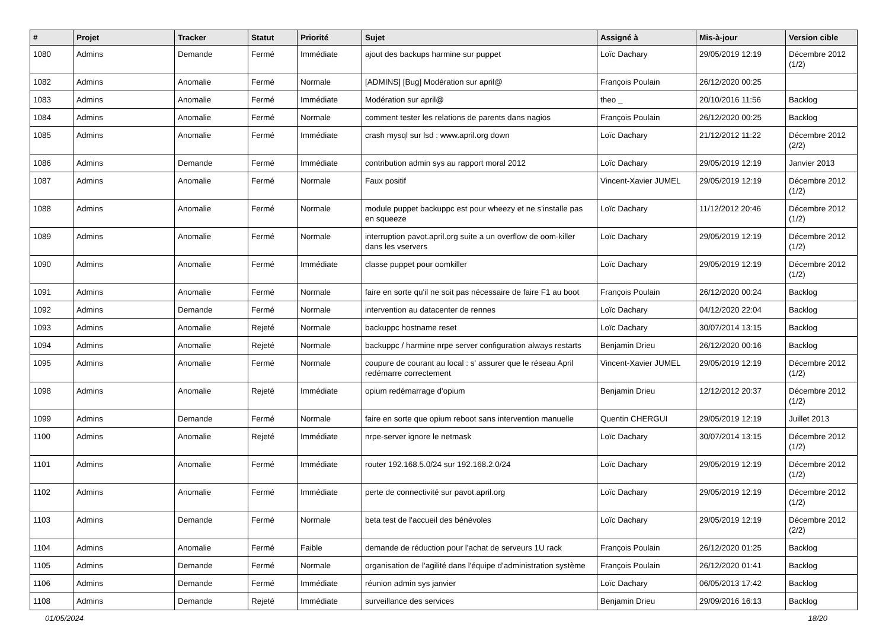| # | Projet | Tracker | Statut | Priorité | Sujet | Assigné à | Mis-à-jour | Version cible |
| --- | --- | --- | --- | --- | --- | --- | --- | --- |
| 1080 | Admins | Demande | Fermé | Immédiate | ajout des backups harmine sur puppet | Loïc Dachary | 29/05/2019 12:19 | Décembre 2012 (1/2) |
| 1082 | Admins | Anomalie | Fermé | Normale | [ADMINS] [Bug] Modération sur april@ | François Poulain | 26/12/2020 00:25 | |
| 1083 | Admins | Anomalie | Fermé | Immédiate | Modération sur april@ | theo _ | 20/10/2016 11:56 | Backlog |
| 1084 | Admins | Anomalie | Fermé | Normale | comment tester les relations de parents dans nagios | François Poulain | 26/12/2020 00:25 | Backlog |
| 1085 | Admins | Anomalie | Fermé | Immédiate | crash mysql sur lsd : www.april.org down | Loïc Dachary | 21/12/2012 11:22 | Décembre 2012 (2/2) |
| 1086 | Admins | Demande | Fermé | Immédiate | contribution admin sys au rapport moral 2012 | Loïc Dachary | 29/05/2019 12:19 | Janvier 2013 |
| 1087 | Admins | Anomalie | Fermé | Normale | Faux positif | Vincent-Xavier JUMEL | 29/05/2019 12:19 | Décembre 2012 (1/2) |
| 1088 | Admins | Anomalie | Fermé | Normale | module puppet backuppc est pour wheezy et ne s'installe pas en squeeze | Loïc Dachary | 11/12/2012 20:46 | Décembre 2012 (1/2) |
| 1089 | Admins | Anomalie | Fermé | Normale | interruption pavot.april.org suite a un overflow de oom-killer dans les vservers | Loïc Dachary | 29/05/2019 12:19 | Décembre 2012 (1/2) |
| 1090 | Admins | Anomalie | Fermé | Immédiate | classe puppet pour oomkiller | Loïc Dachary | 29/05/2019 12:19 | Décembre 2012 (1/2) |
| 1091 | Admins | Anomalie | Fermé | Normale | faire en sorte qu'il ne soit pas nécessaire de faire F1 au boot | François Poulain | 26/12/2020 00:24 | Backlog |
| 1092 | Admins | Demande | Fermé | Normale | intervention au datacenter de rennes | Loïc Dachary | 04/12/2020 22:04 | Backlog |
| 1093 | Admins | Anomalie | Rejeté | Normale | backuppc hostname reset | Loïc Dachary | 30/07/2014 13:15 | Backlog |
| 1094 | Admins | Anomalie | Rejeté | Normale | backuppc / harmine nrpe server configuration always restarts | Benjamin Drieu | 26/12/2020 00:16 | Backlog |
| 1095 | Admins | Anomalie | Fermé | Normale | coupure de courant au local : s' assurer que le réseau April redémarre correctement | Vincent-Xavier JUMEL | 29/05/2019 12:19 | Décembre 2012 (1/2) |
| 1098 | Admins | Anomalie | Rejeté | Immédiate | opium redémarrage d'opium | Benjamin Drieu | 12/12/2012 20:37 | Décembre 2012 (1/2) |
| 1099 | Admins | Demande | Fermé | Normale | faire en sorte que opium reboot sans intervention manuelle | Quentin CHERGUI | 29/05/2019 12:19 | Juillet 2013 |
| 1100 | Admins | Anomalie | Rejeté | Immédiate | nrpe-server ignore le netmask | Loïc Dachary | 30/07/2014 13:15 | Décembre 2012 (1/2) |
| 1101 | Admins | Anomalie | Fermé | Immédiate | router 192.168.5.0/24 sur 192.168.2.0/24 | Loïc Dachary | 29/05/2019 12:19 | Décembre 2012 (1/2) |
| 1102 | Admins | Anomalie | Fermé | Immédiate | perte de connectivité sur pavot.april.org | Loïc Dachary | 29/05/2019 12:19 | Décembre 2012 (1/2) |
| 1103 | Admins | Demande | Fermé | Normale | beta test de l'accueil des bénévoles | Loïc Dachary | 29/05/2019 12:19 | Décembre 2012 (2/2) |
| 1104 | Admins | Anomalie | Fermé | Faible | demande de réduction pour l'achat de serveurs 1U rack | François Poulain | 26/12/2020 01:25 | Backlog |
| 1105 | Admins | Demande | Fermé | Normale | organisation de l'agilité dans l'équipe d'administration système | François Poulain | 26/12/2020 01:41 | Backlog |
| 1106 | Admins | Demande | Fermé | Immédiate | réunion admin sys janvier | Loïc Dachary | 06/05/2013 17:42 | Backlog |
| 1108 | Admins | Demande | Rejeté | Immédiate | surveillance des services | Benjamin Drieu | 29/09/2016 16:13 | Backlog |
01/05/2024 18/20